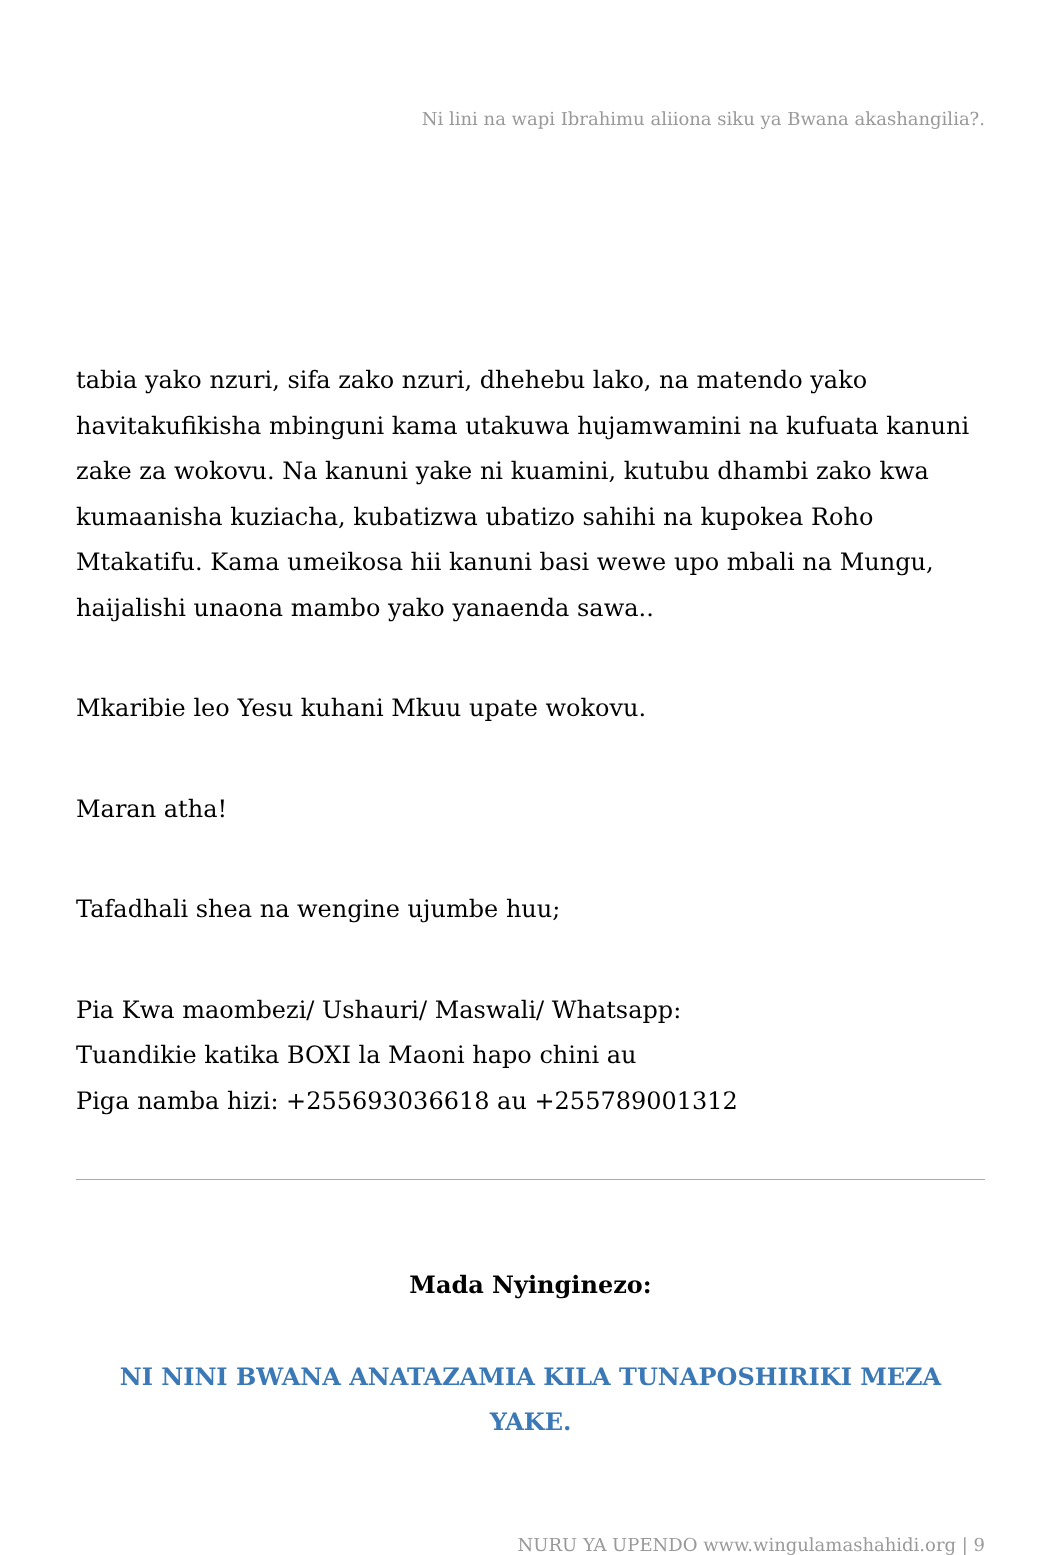Ni lini na wapi Ibrahimu aliiona siku ya Bwana akashangilia?.
tabia yako nzuri, sifa zako nzuri, dhehebu lako, na matendo yako havitakufikisha mbinguni kama utakuwa hujamwamini na kufuata kanuni zake za wokovu. Na kanuni yake ni kuamini, kutubu dhambi zako kwa kumaanisha kuziacha, kubatizwa ubatizo sahihi na kupokea Roho Mtakatifu. Kama umeikosa hii kanuni basi wewe upo mbali na Mungu, haijalishi unaona mambo yako yanaenda sawa..
Mkaribie leo Yesu kuhani Mkuu upate wokovu.
Maran atha!
Tafadhali shea na wengine ujumbe huu;
Pia Kwa maombezi/ Ushauri/ Maswali/ Whatsapp:
Tuandikie katika BOXI la Maoni hapo chini au
Piga namba hizi: +255693036618 au +255789001312
Mada Nyinginezo:
NI NINI BWANA ANATAZAMIA KILA TUNAPOSHIRIKI MEZA YAKE.
NURU YA UPENDO www.wingulamashahidi.org | 9